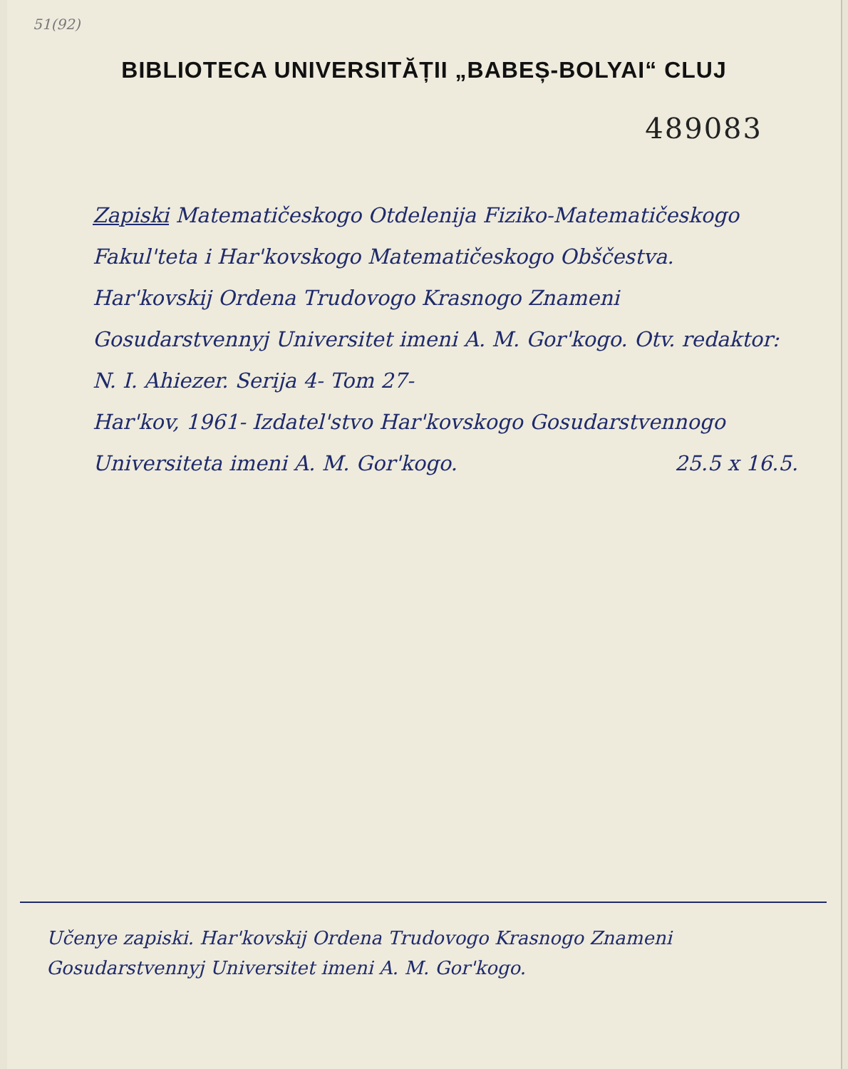51(92)
BIBLIOTECA UNIVERSITĂȚII „BABEȘ-BOLYAI“ CLUJ
489083
Zapiski Matematičeskogo Otdelenija Fiziko-Matematičeskogo Fakul'teta i Har'kovskogo Matematičeskogo Obščestva. Har'kovskij Ordena Trudovogo Krasnogo Znameni Gosudarstvennyj Universitet imeni A. M. Gor'kogo. Otv. redaktor: N. I. Ahiezer. Serija 4- Tom 27-
Har'kov, 1961- Izdatel'stvo Har'kovskogo Gosudarstvennogo
Universiteta imeni A. M. Gor'kogo. 25.5 x 16.5.
Učenye zapiski. Har'kovskij Ordena Trudovogo Krasnogo Znameni Gosudarstvennyj Universitet imeni A. M. Gor'kogo.